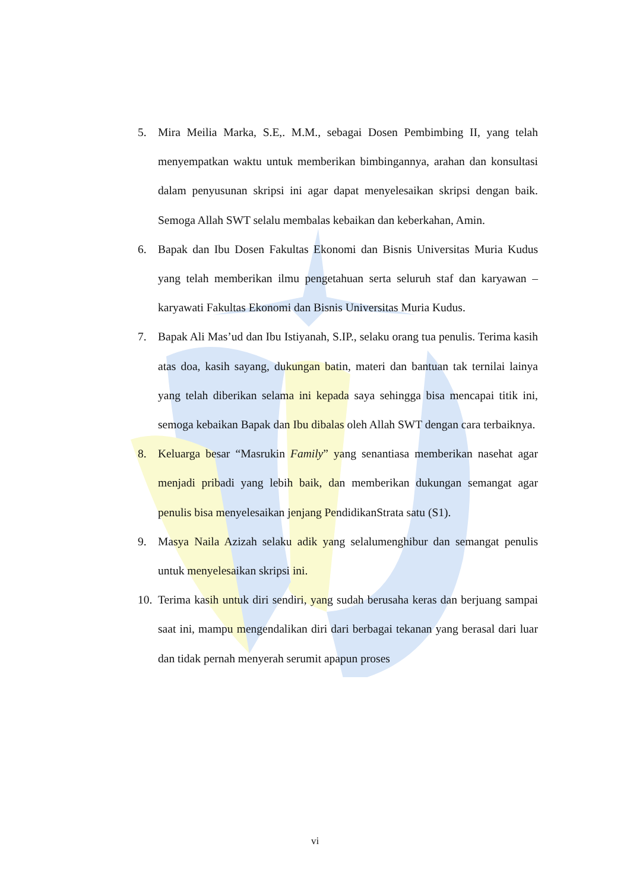5. Mira Meilia Marka, S.E,. M.M., sebagai Dosen Pembimbing II, yang telah menyempatkan waktu untuk memberikan bimbingannya, arahan dan konsultasi dalam penyusunan skripsi ini agar dapat menyelesaikan skripsi dengan baik. Semoga Allah SWT selalu membalas kebaikan dan keberkahan, Amin.
6. Bapak dan Ibu Dosen Fakultas Ekonomi dan Bisnis Universitas Muria Kudus yang telah memberikan ilmu pengetahuan serta seluruh staf dan karyawan – karyawati Fakultas Ekonomi dan Bisnis Universitas Muria Kudus.
7. Bapak Ali Mas’ud dan Ibu Istiyanah, S.IP., selaku orang tua penulis. Terima kasih atas doa, kasih sayang, dukungan batin, materi dan bantuan tak ternilai lainya yang telah diberikan selama ini kepada saya sehingga bisa mencapai titik ini, semoga kebaikan Bapak dan Ibu dibalas oleh Allah SWT dengan cara terbaiknya.
8. Keluarga besar “Masrukin Family” yang senantiasa memberikan nasehat agar menjadi pribadi yang lebih baik, dan memberikan dukungan semangat agar penulis bisa menyelesaikan jenjang PendidikanStrata satu (S1).
9. Masya Naila Azizah selaku adik yang selalumenghibur dan semangat penulis untuk menyelesaikan skripsi ini.
10. Terima kasih untuk diri sendiri, yang sudah berusaha keras dan berjuang sampai saat ini, mampu mengendalikan diri dari berbagai tekanan yang berasal dari luar dan tidak pernah menyerah serumit apapun proses
vi